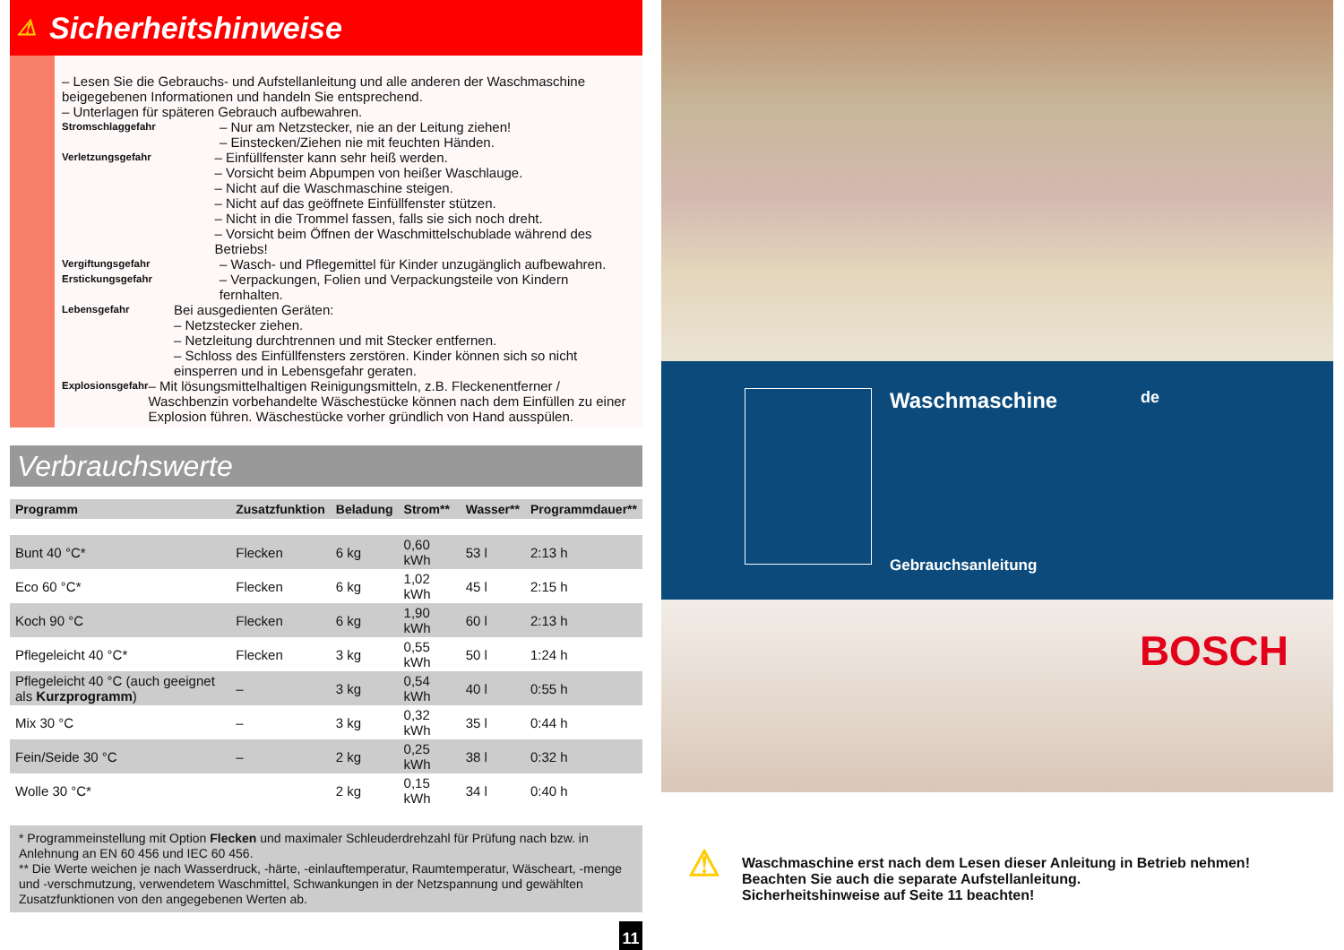⚠ Sicherheitshinweise
– Lesen Sie die Gebrauchs- und Aufstellanleitung und alle anderen der Waschmaschine beigegebenen Informationen und handeln Sie entsprechend.
– Unterlagen für späteren Gebrauch aufbewahren.
Stromschlaggefahr
– Nur am Netzstecker, nie an der Leitung ziehen!
– Einstecken/Ziehen nie mit feuchten Händen.
Verletzungsgefahr
– Einfüllfenster kann sehr heiß werden.
– Vorsicht beim Abpumpen von heißer Waschlauge.
– Nicht auf die Waschmaschine steigen.
– Nicht auf das geöffnete Einfüllfenster stützen.
– Nicht in die Trommel fassen, falls sie sich noch dreht.
– Vorsicht beim Öffnen der Waschmittelschublade während des Betriebs!
Vergiftungsgefahr
– Wasch- und Pflegemittel für Kinder unzugänglich aufbewahren.
Erstickungsgefahr
– Verpackungen, Folien und Verpackungsteile von Kindern fernhalten.
Lebensgefahr
Bei ausgedienten Geräten:
– Netzstecker ziehen.
– Netzleitung durchtrennen und mit Stecker entfernen.
– Schloss des Einfüllfensters zerstören. Kinder können sich so nicht einsperren und in Lebensgefahr geraten.
Explosionsgefahr
– Mit lösungsmittelhaltigen Reinigungsmitteln, z.B. Fleckenentferner / Waschbenzin vorbehandelte Wäschestücke können nach dem Einfüllen zu einer Explosion führen. Wäschestücke vorher gründlich von Hand ausspülen.
Verbrauchswerte
| Programm | Zusatzfunktion | Beladung | Strom** | Wasser** | Programmdauer** |
| --- | --- | --- | --- | --- | --- |
| Bunt 40 °C* | Flecken | 6 kg | 0,60 kWh | 53 l | 2:13 h |
| Eco 60 °C* | Flecken | 6 kg | 1,02 kWh | 45 l | 2:15 h |
| Koch 90 °C | Flecken | 6 kg | 1,90 kWh | 60 l | 2:13 h |
| Pflegeleicht 40 °C* | Flecken | 3 kg | 0,55 kWh | 50 l | 1:24 h |
| Pflegeleicht 40 °C (auch geeignet als Kurzprogramm ) | – | 3 kg | 0,54 kWh | 40 l | 0:55 h |
| Mix 30 °C | – | 3 kg | 0,32 kWh | 35 l | 0:44 h |
| Fein/Seide 30 °C | – | 2 kg | 0,25 kWh | 38 l | 0:32 h |
| Wolle 30 °C* | | 2 kg | 0,15 kWh | 34 l | 0:40 h |
* Programmeinstellung mit Option Flecken und maximaler Schleuderdrehzahl für Prüfung nach bzw. in Anlehnung an EN 60 456 und IEC 60 456.
** Die Werte weichen je nach Wasserdruck, -härte, -einlauftemperatur, Raumtemperatur, Wäscheart, -menge und -verschmutzung, verwendetem Waschmittel, Schwankungen in der Netzspannung und gewählten Zusatzfunktionen von den angegebenen Werten ab.
11
Waschmaschine
Gebrauchsanleitung
de
BOSCH
⚠
Waschmaschine erst nach dem Lesen dieser Anleitung in Betrieb nehmen!
Beachten Sie auch die separate Aufstellanleitung.
Sicherheitshinweise auf Seite 11 beachten!